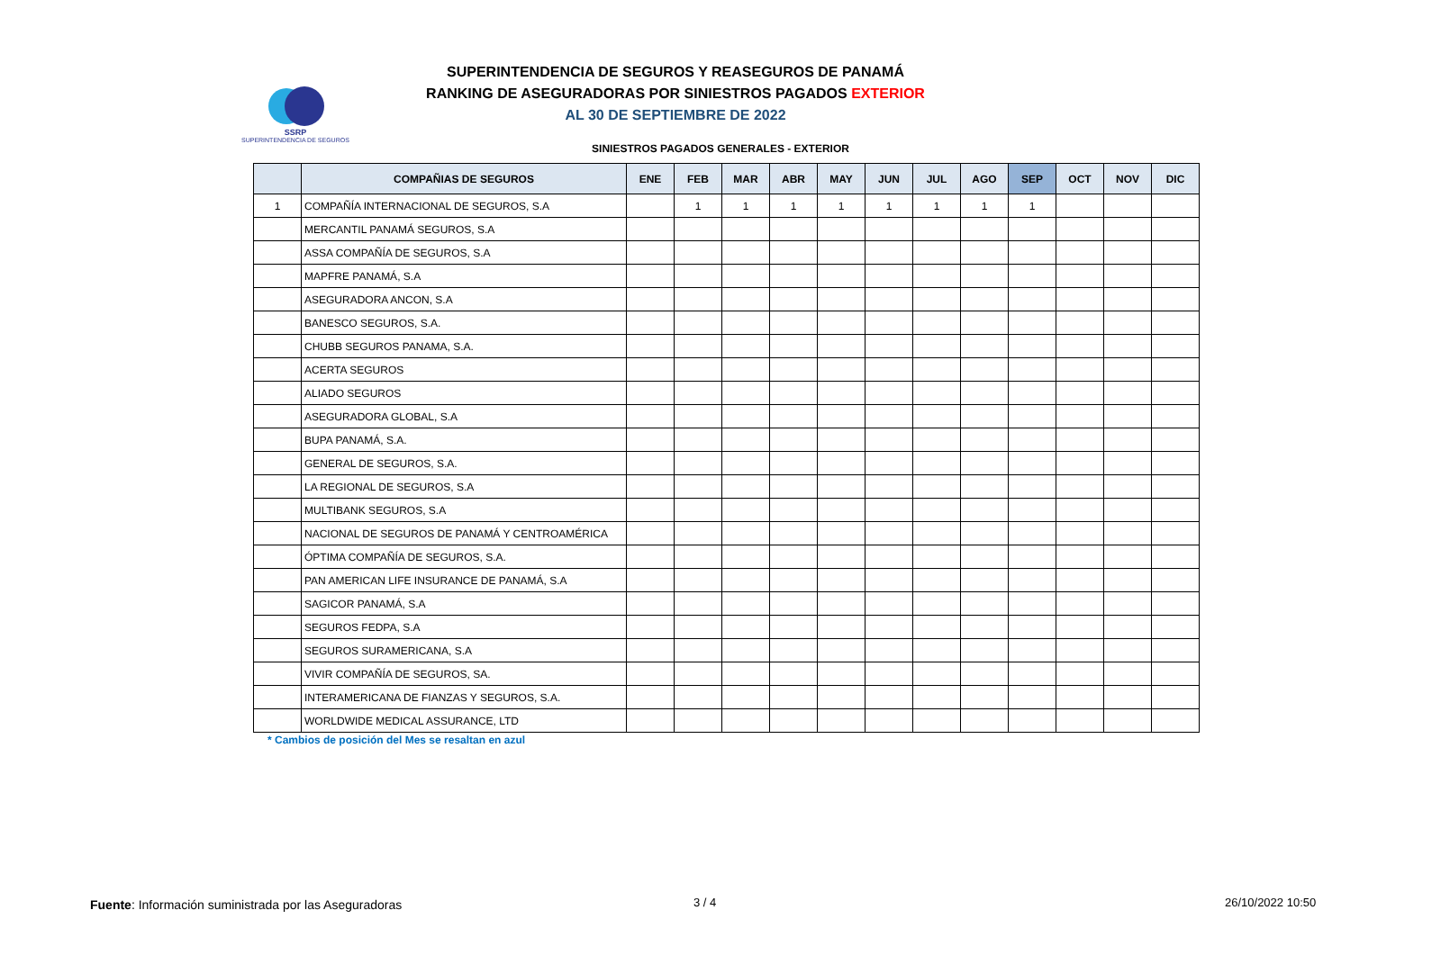SSRP
SUPERINTENDENCIA DE SEGUROS
SUPERINTENDENCIA DE SEGUROS Y REASEGUROS DE PANAMÁ
RANKING DE ASEGURADORAS POR SINIESTROS PAGADOS EXTERIOR
AL 30 DE SEPTIEMBRE DE 2022
SINIESTROS PAGADOS GENERALES - EXTERIOR
| | COMPAÑIAS DE SEGUROS | ENE | FEB | MAR | ABR | MAY | JUN | JUL | AGO | SEP | OCT | NOV | DIC |
| --- | --- | --- | --- | --- | --- | --- | --- | --- | --- | --- | --- | --- | --- |
| 1 | COMPAÑÍA INTERNACIONAL DE SEGUROS, S.A | | 1 | 1 | 1 | 1 | 1 | 1 | 1 | 1 | | | |
| | MERCANTIL PANAMÁ SEGUROS, S.A | | | | | | | | | | | | |
| | ASSA COMPAÑÍA DE SEGUROS, S.A | | | | | | | | | | | | |
| | MAPFRE PANAMÁ, S.A | | | | | | | | | | | | |
| | ASEGURADORA ANCON, S.A | | | | | | | | | | | | |
| | BANESCO SEGUROS, S.A. | | | | | | | | | | | | |
| | CHUBB SEGUROS PANAMA, S.A. | | | | | | | | | | | | |
| | ACERTA SEGUROS | | | | | | | | | | | | |
| | ALIADO SEGUROS | | | | | | | | | | | | |
| | ASEGURADORA GLOBAL, S.A | | | | | | | | | | | | |
| | BUPA PANAMÁ, S.A. | | | | | | | | | | | | |
| | GENERAL DE SEGUROS, S.A. | | | | | | | | | | | | |
| | LA REGIONAL DE SEGUROS, S.A | | | | | | | | | | | | |
| | MULTIBANK SEGUROS, S.A | | | | | | | | | | | | |
| | NACIONAL DE SEGUROS DE PANAMÁ Y CENTROAMÉRICA | | | | | | | | | | | | |
| | ÓPTIMA COMPAÑÍA DE SEGUROS, S.A. | | | | | | | | | | | | |
| | PAN AMERICAN LIFE INSURANCE DE PANAMÁ, S.A | | | | | | | | | | | | |
| | SAGICOR PANAMÁ, S.A | | | | | | | | | | | | |
| | SEGUROS FEDPA, S.A | | | | | | | | | | | | |
| | SEGUROS SURAMERICANA, S.A | | | | | | | | | | | | |
| | VIVIR COMPAÑÍA DE SEGUROS, SA. | | | | | | | | | | | | |
| | INTERAMERICANA DE FIANZAS Y SEGUROS, S.A. | | | | | | | | | | | | |
| | WORLDWIDE MEDICAL ASSURANCE, LTD | | | | | | | | | | | | |
* Cambios de posición del Mes se resaltan en azul
Fuente: Información suministrada por las Aseguradoras
3 / 4 26/10/2022 10:50